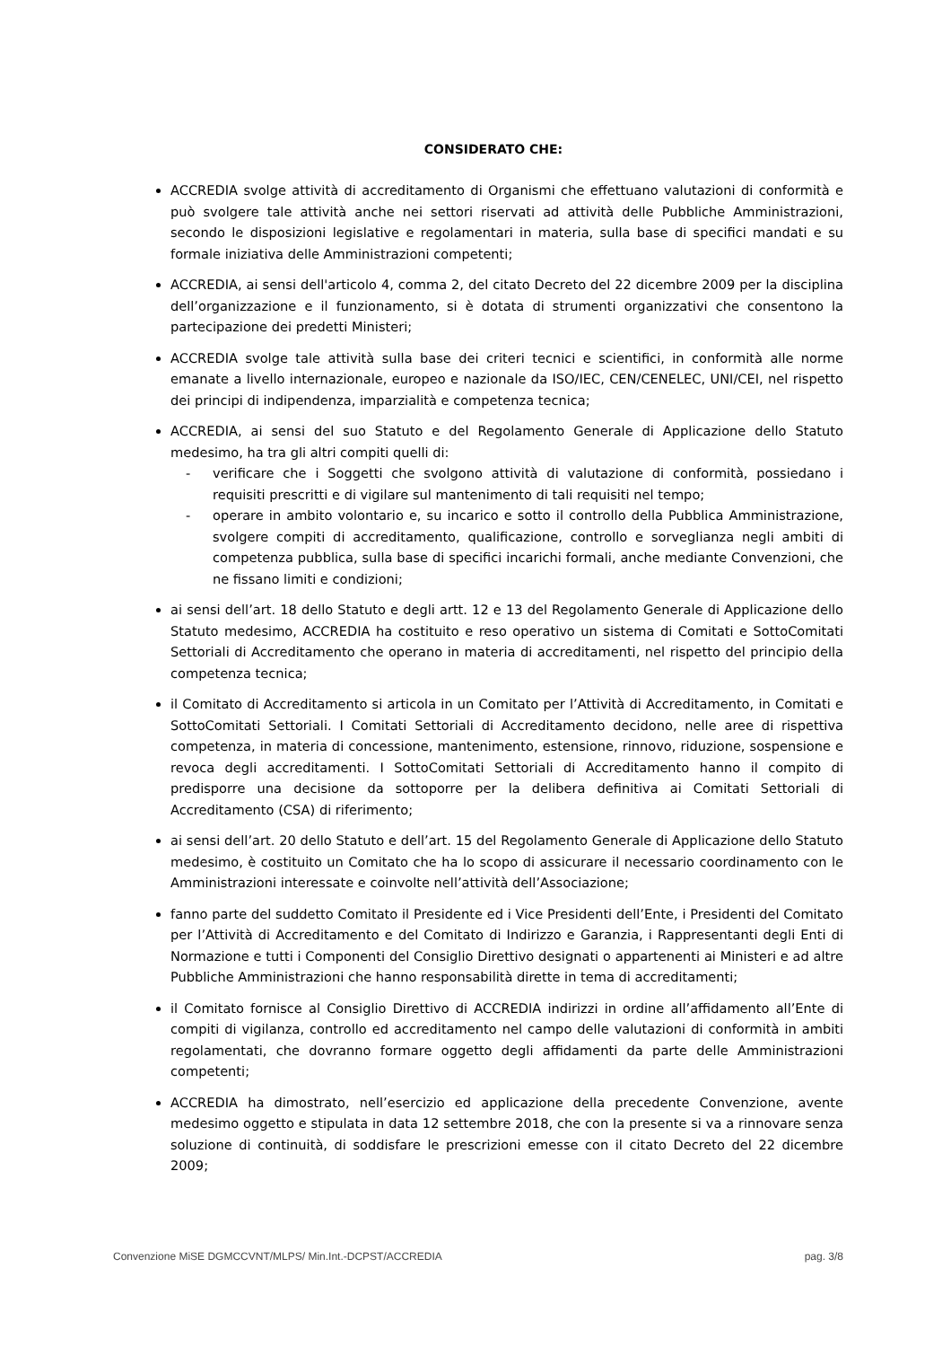CONSIDERATO CHE:
ACCREDIA svolge attività di accreditamento di Organismi che effettuano valutazioni di conformità e può svolgere tale attività anche nei settori riservati ad attività delle Pubbliche Amministrazioni, secondo le disposizioni legislative e regolamentari in materia, sulla base di specifici mandati e su formale iniziativa delle Amministrazioni competenti;
ACCREDIA, ai sensi dell'articolo 4, comma 2, del citato Decreto del 22 dicembre 2009 per la disciplina dell’organizzazione e il funzionamento, si è dotata di strumenti organizzativi che consentono la partecipazione dei predetti Ministeri;
ACCREDIA svolge tale attività sulla base dei criteri tecnici e scientifici, in conformità alle norme emanate a livello internazionale, europeo e nazionale da ISO/IEC, CEN/CENELEC, UNI/CEI, nel rispetto dei principi di indipendenza, imparzialità e competenza tecnica;
ACCREDIA, ai sensi del suo Statuto e del Regolamento Generale di Applicazione dello Statuto medesimo, ha tra gli altri compiti quelli di:
- verificare che i Soggetti che svolgono attività di valutazione di conformità, possiedano i requisiti prescritti e di vigilare sul mantenimento di tali requisiti nel tempo;
- operare in ambito volontario e, su incarico e sotto il controllo della Pubblica Amministrazione, svolgere compiti di accreditamento, qualificazione, controllo e sorveglianza negli ambiti di competenza pubblica, sulla base di specifici incarichi formali, anche mediante Convenzioni, che ne fissano limiti e condizioni;
ai sensi dell’art. 18 dello Statuto e degli artt. 12 e 13 del Regolamento Generale di Applicazione dello Statuto medesimo, ACCREDIA ha costituito e reso operativo un sistema di Comitati e SottoComitati Settoriali di Accreditamento che operano in materia di accreditamenti, nel rispetto del principio della competenza tecnica;
il Comitato di Accreditamento si articola in un Comitato per l’Attività di Accreditamento, in Comitati e SottoComitati Settoriali. I Comitati Settoriali di Accreditamento decidono, nelle aree di rispettiva competenza, in materia di concessione, mantenimento, estensione, rinnovo, riduzione, sospensione e revoca degli accreditamenti. I SottoComitati Settoriali di Accreditamento hanno il compito di predisporre una decisione da sottoporre per la delibera definitiva ai Comitati Settoriali di Accreditamento (CSA) di riferimento;
ai sensi dell’art. 20 dello Statuto e dell’art. 15 del Regolamento Generale di Applicazione dello Statuto medesimo, è costituito un Comitato che ha lo scopo di assicurare il necessario coordinamento con le Amministrazioni interessate e coinvolte nell’attività dell’Associazione;
fanno parte del suddetto Comitato il Presidente ed i Vice Presidenti dell’Ente, i Presidenti del Comitato per l’Attività di Accreditamento e del Comitato di Indirizzo e Garanzia, i Rappresentanti degli Enti di Normazione e tutti i Componenti del Consiglio Direttivo designati o appartenenti ai Ministeri e ad altre Pubbliche Amministrazioni che hanno responsabilità dirette in tema di accreditamenti;
il Comitato fornisce al Consiglio Direttivo di ACCREDIA indirizzi in ordine all’affidamento all’Ente di compiti di vigilanza, controllo ed accreditamento nel campo delle valutazioni di conformità in ambiti regolamentati, che dovranno formare oggetto degli affidamenti da parte delle Amministrazioni competenti;
ACCREDIA ha dimostrato, nell’esercizio ed applicazione della precedente Convenzione, avente medesimo oggetto e stipulata in data 12 settembre 2018, che con la presente si va a rinnovare senza soluzione di continuità, di soddisfare le prescrizioni emesse con il citato Decreto del 22 dicembre 2009;
Convenzione MiSE DGMCCVNT/MLPS/ Min.Int.-DCPST/ACCREDIA pag. 3/8